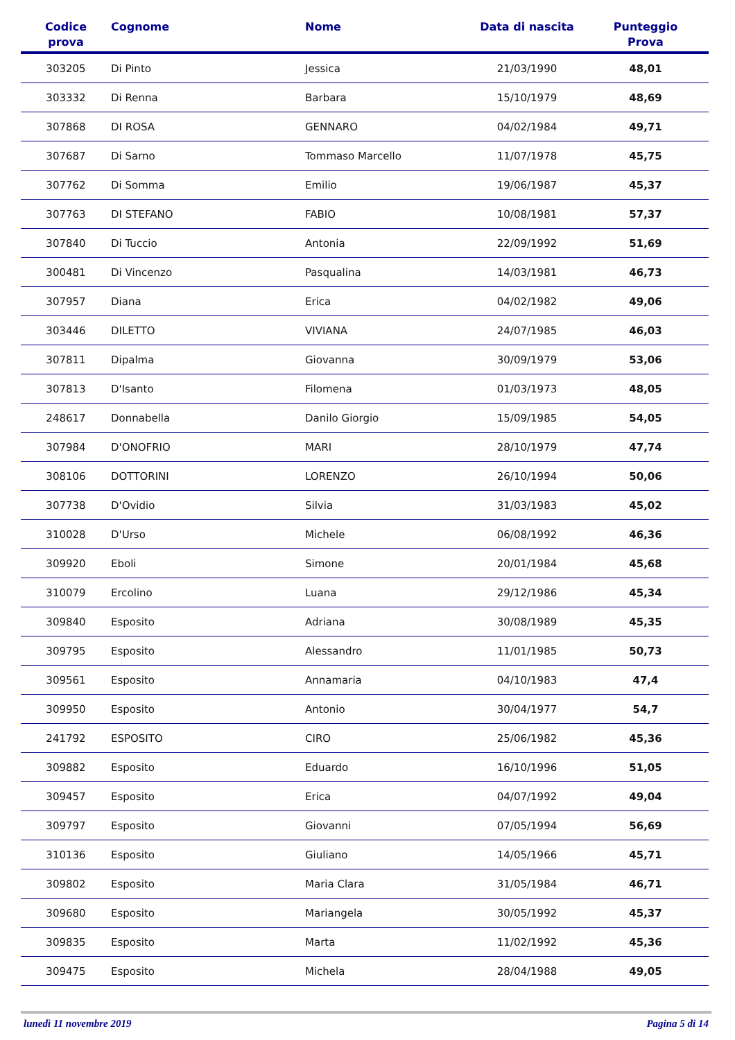| Codice prova | Cognome | Nome | Data di nascita | Punteggio Prova |
| --- | --- | --- | --- | --- |
| 303205 | Di Pinto | Jessica | 21/03/1990 | 48,01 |
| 303332 | Di Renna | Barbara | 15/10/1979 | 48,69 |
| 307868 | DI ROSA | GENNARO | 04/02/1984 | 49,71 |
| 307687 | Di Sarno | Tommaso Marcello | 11/07/1978 | 45,75 |
| 307762 | Di Somma | Emilio | 19/06/1987 | 45,37 |
| 307763 | DI STEFANO | FABIO | 10/08/1981 | 57,37 |
| 307840 | Di Tuccio | Antonia | 22/09/1992 | 51,69 |
| 300481 | Di Vincenzo | Pasqualina | 14/03/1981 | 46,73 |
| 307957 | Diana | Erica | 04/02/1982 | 49,06 |
| 303446 | DILETTO | VIVIANA | 24/07/1985 | 46,03 |
| 307811 | Dipalma | Giovanna | 30/09/1979 | 53,06 |
| 307813 | D'Isanto | Filomena | 01/03/1973 | 48,05 |
| 248617 | Donnabella | Danilo Giorgio | 15/09/1985 | 54,05 |
| 307984 | D'ONOFRIO | MARI | 28/10/1979 | 47,74 |
| 308106 | DOTTORINI | LORENZO | 26/10/1994 | 50,06 |
| 307738 | D'Ovidio | Silvia | 31/03/1983 | 45,02 |
| 310028 | D'Urso | Michele | 06/08/1992 | 46,36 |
| 309920 | Eboli | Simone | 20/01/1984 | 45,68 |
| 310079 | Ercolino | Luana | 29/12/1986 | 45,34 |
| 309840 | Esposito | Adriana | 30/08/1989 | 45,35 |
| 309795 | Esposito | Alessandro | 11/01/1985 | 50,73 |
| 309561 | Esposito | Annamaria | 04/10/1983 | 47,4 |
| 309950 | Esposito | Antonio | 30/04/1977 | 54,7 |
| 241792 | ESPOSITO | CIRO | 25/06/1982 | 45,36 |
| 309882 | Esposito | Eduardo | 16/10/1996 | 51,05 |
| 309457 | Esposito | Erica | 04/07/1992 | 49,04 |
| 309797 | Esposito | Giovanni | 07/05/1994 | 56,69 |
| 310136 | Esposito | Giuliano | 14/05/1966 | 45,71 |
| 309802 | Esposito | Maria Clara | 31/05/1984 | 46,71 |
| 309680 | Esposito | Mariangela | 30/05/1992 | 45,37 |
| 309835 | Esposito | Marta | 11/02/1992 | 45,36 |
| 309475 | Esposito | Michela | 28/04/1988 | 49,05 |
lunedì 11 novembre 2019 Pagina 5 di 14